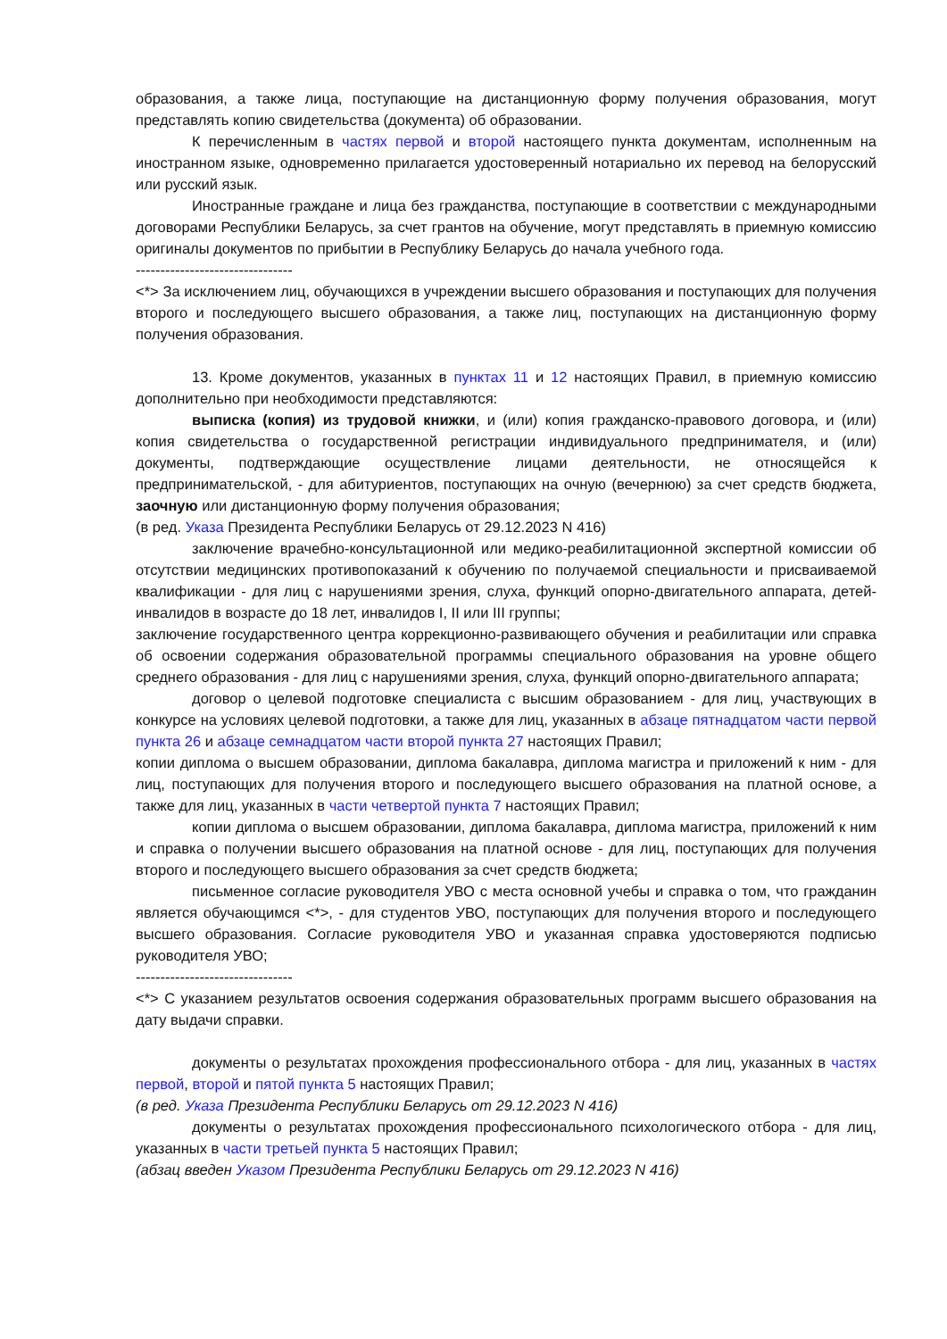образования, а также лица, поступающие на дистанционную форму получения образования, могут представлять копию свидетельства (документа) об образовании.
К перечисленным в частях первой и второй настоящего пункта документам, исполненным на иностранном языке, одновременно прилагается удостоверенный нотариально их перевод на белорусский или русский язык.
Иностранные граждане и лица без гражданства, поступающие в соответствии с международными договорами Республики Беларусь, за счет грантов на обучение, могут представлять в приемную комиссию оригиналы документов по прибытии в Республику Беларусь до начала учебного года.
--------------------------------
<*> За исключением лиц, обучающихся в учреждении высшего образования и поступающих для получения второго и последующего высшего образования, а также лиц, поступающих на дистанционную форму получения образования.
13. Кроме документов, указанных в пунктах 11 и 12 настоящих Правил, в приемную комиссию дополнительно при необходимости представляются:
выписка (копия) из трудовой книжки, и (или) копия гражданско-правового договора, и (или) копия свидетельства о государственной регистрации индивидуального предпринимателя, и (или) документы, подтверждающие осуществление лицами деятельности, не относящейся к предпринимательской, - для абитуриентов, поступающих на очную (вечернюю) за счет средств бюджета, заочную или дистанционную форму получения образования;
(в ред. Указа Президента Республики Беларусь от 29.12.2023 N 416)
заключение врачебно-консультационной или медико-реабилитационной экспертной комиссии об отсутствии медицинских противопоказаний к обучению по получаемой специальности и присваиваемой квалификации - для лиц с нарушениями зрения, слуха, функций опорно-двигательного аппарата, детей-инвалидов в возрасте до 18 лет, инвалидов I, II или III группы;
заключение государственного центра коррекционно-развивающего обучения и реабилитации или справка об освоении содержания образовательной программы специального образования на уровне общего среднего образования - для лиц с нарушениями зрения, слуха, функций опорно-двигательного аппарата;
договор о целевой подготовке специалиста с высшим образованием - для лиц, участвующих в конкурсе на условиях целевой подготовки, а также для лиц, указанных в абзаце пятнадцатом части первой пункта 26 и абзаце семнадцатом части второй пункта 27 настоящих Правил;
копии диплома о высшем образовании, диплома бакалавра, диплома магистра и приложений к ним - для лиц, поступающих для получения второго и последующего высшего образования на платной основе, а также для лиц, указанных в части четвертой пункта 7 настоящих Правил;
копии диплома о высшем образовании, диплома бакалавра, диплома магистра, приложений к ним и справка о получении высшего образования на платной основе - для лиц, поступающих для получения второго и последующего высшего образования за счет средств бюджета;
письменное согласие руководителя УВО с места основной учебы и справка о том, что гражданин является обучающимся <*>, - для студентов УВО, поступающих для получения второго и последующего высшего образования. Согласие руководителя УВО и указанная справка удостоверяются подписью руководителя УВО;
--------------------------------
<*> С указанием результатов освоения содержания образовательных программ высшего образования на дату выдачи справки.
документы о результатах прохождения профессионального отбора - для лиц, указанных в частях первой, второй и пятой пункта 5 настоящих Правил;
(в ред. Указа Президента Республики Беларусь от 29.12.2023 N 416)
документы о результатах прохождения профессионального психологического отбора - для лиц, указанных в части третьей пункта 5 настоящих Правил;
(абзац введен Указом Президента Республики Беларусь от 29.12.2023 N 416)